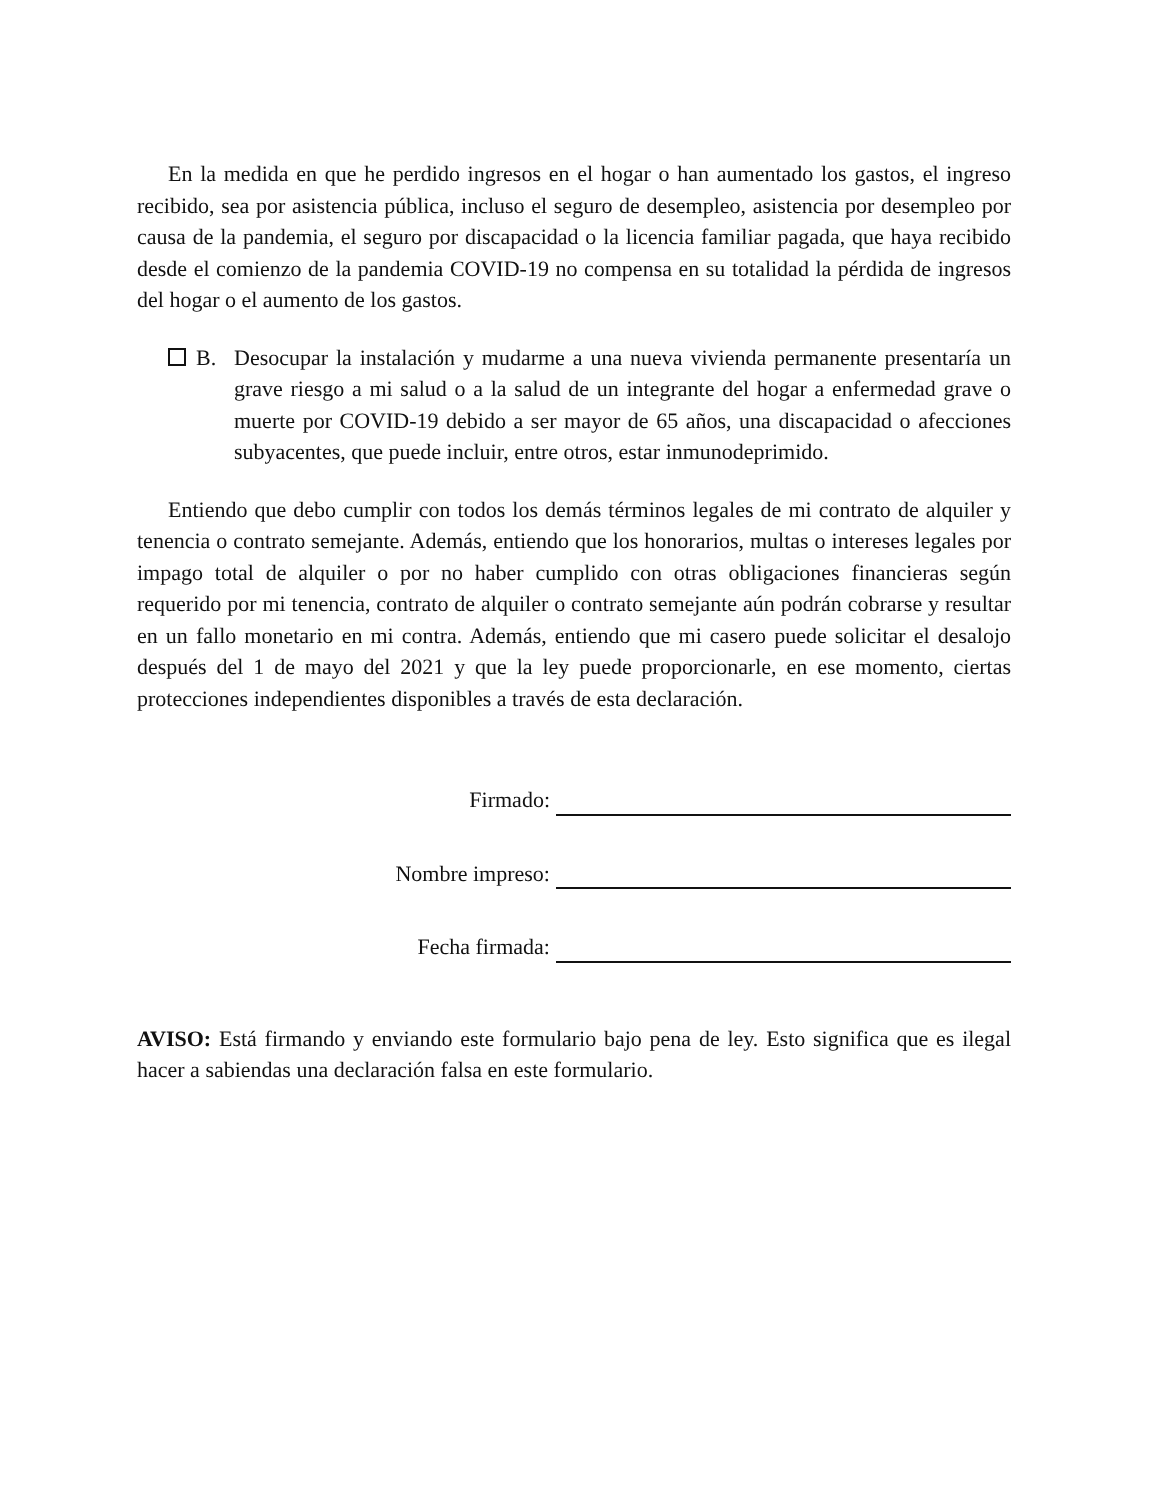En la medida en que he perdido ingresos en el hogar o han aumentado los gastos, el ingreso recibido, sea por asistencia pública, incluso el seguro de desempleo, asistencia por desempleo por causa de la pandemia, el seguro por discapacidad o la licencia familiar pagada, que haya recibido desde el comienzo de la pandemia COVID-19 no compensa en su totalidad la pérdida de ingresos del hogar o el aumento de los gastos.
B. Desocupar la instalación y mudarme a una nueva vivienda permanente presentaría un grave riesgo a mi salud o a la salud de un integrante del hogar a enfermedad grave o muerte por COVID-19 debido a ser mayor de 65 años, una discapacidad o afecciones subyacentes, que puede incluir, entre otros, estar inmunodeprimido.
Entiendo que debo cumplir con todos los demás términos legales de mi contrato de alquiler y tenencia o contrato semejante. Además, entiendo que los honorarios, multas o intereses legales por impago total de alquiler o por no haber cumplido con otras obligaciones financieras según requerido por mi tenencia, contrato de alquiler o contrato semejante aún podrán cobrarse y resultar en un fallo monetario en mi contra. Además, entiendo que mi casero puede solicitar el desalojo después del 1 de mayo del 2021 y que la ley puede proporcionarle, en ese momento, ciertas protecciones independientes disponibles a través de esta declaración.
Firmado:
Nombre impreso:
Fecha firmada:
AVISO: Está firmando y enviando este formulario bajo pena de ley. Esto significa que es ilegal hacer a sabiendas una declaración falsa en este formulario.